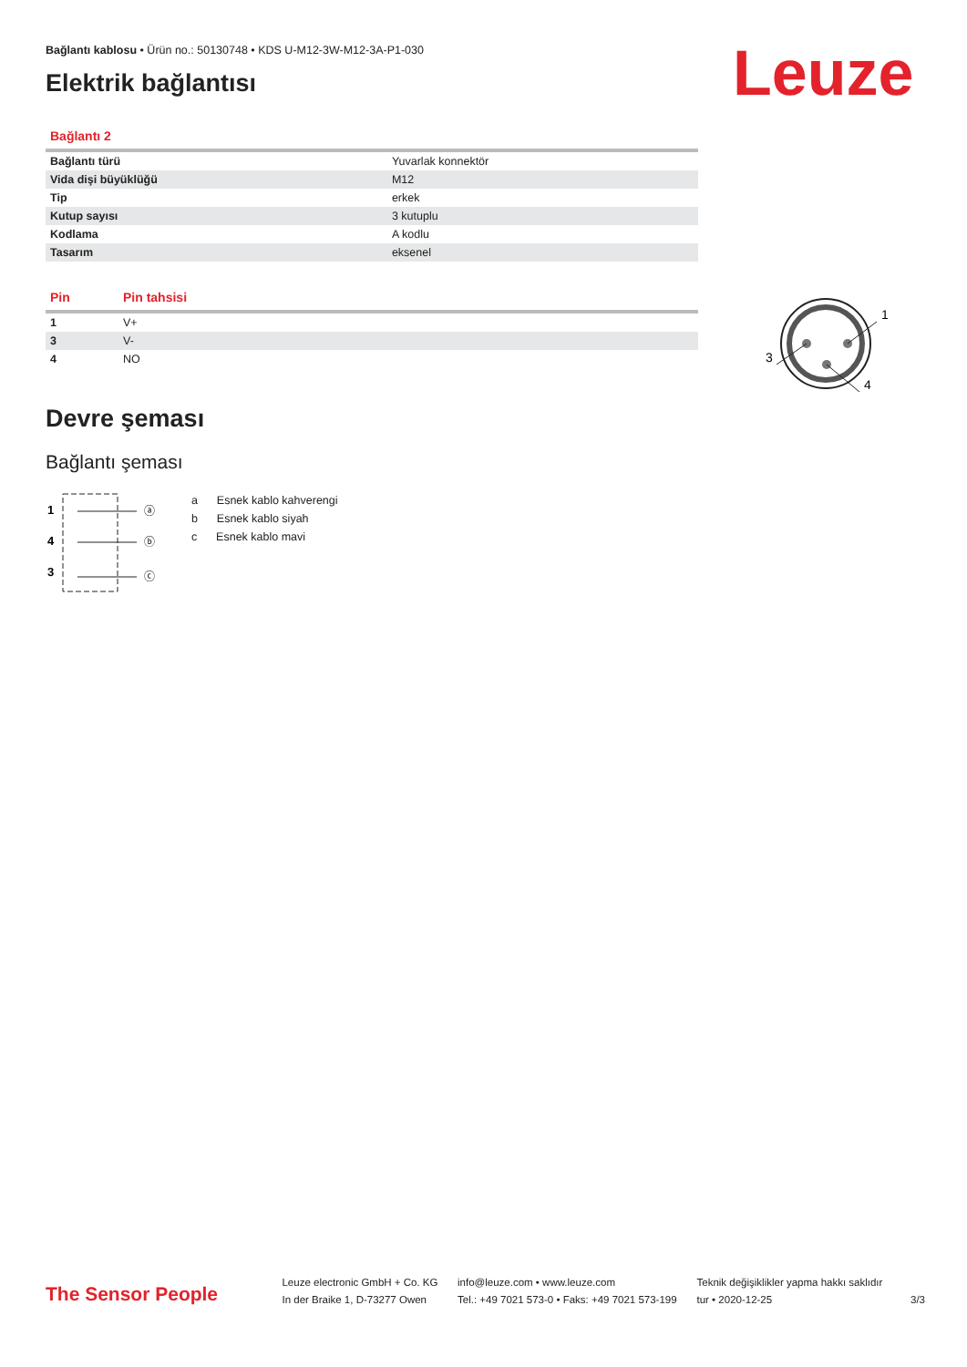Bağlantı kablosu • Ürün no.: 50130748 • KDS U-M12-3W-M12-3A-P1-030
Elektrik bağlantısı Leuze
1
3
4
| Bağlantı 2 | |
| --- | --- |
| Bağlantı türü | Yuvarlak konnektör |
| Vida dişi büyüklüğü | M12 |
| Tip | erkek |
| Kutup sayısı | 3 kutuplu |
| Kodlama | A kodlu |
| Tasarım | eksenel |
| Pin | Pin tahsisi |
| --- | --- |
| 1 | V+ |
| 3 | V- |
| 4 | NO |
Devre şeması
Bağlantı şeması
1
4
3
ⓐ
ⓑ
ⓒ
a Esnek kablo kahverengi
b Esnek kablo siyah
c Esnek kablo mavi
The Sensor People
Leuze electronic GmbH + Co. KG
In der Braike 1, D-73277 Owen
info@leuze.com • www.leuze.com
Tel.: +49 7021 573-0 • Faks: +49 7021 573-199
Teknik değişiklikler yapma hakkı saklıdır
tur • 2020-12-25
3/3